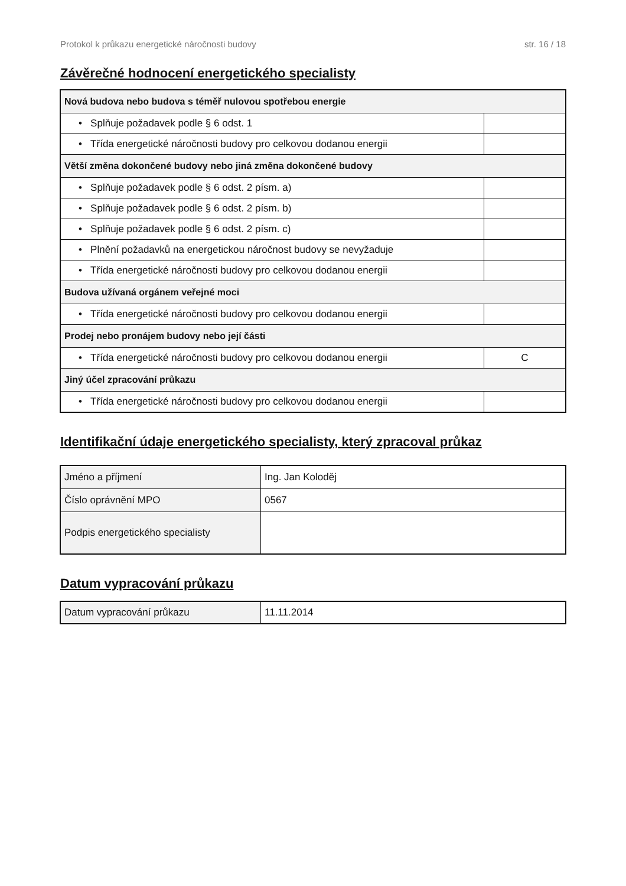Protokol k průkazu energetické náročnosti budovy str. 16 / 18
Závěrečné hodnocení energetického specialisty
| Nová budova nebo budova s téměř nulovou spotřebou energie | |
| • Splňuje požadavek podle § 6 odst. 1 | |
| • Třída energetické náročnosti budovy pro celkovou dodanou energii | |
| Větší změna dokončené budovy nebo jiná změna dokončené budovy | |
| • Splňuje požadavek podle § 6 odst. 2 písm. a) | |
| • Splňuje požadavek podle § 6 odst. 2 písm. b) | |
| • Splňuje požadavek podle § 6 odst. 2 písm. c) | |
| • Plnění požadavků na energetickou náročnost budovy se nevyžaduje | |
| • Třída energetické náročnosti budovy pro celkovou dodanou energii | |
| Budova užívaná orgánem veřejné moci | |
| • Třída energetické náročnosti budovy pro celkovou dodanou energii | |
| Prodej nebo pronájem budovy nebo její části | |
| • Třída energetické náročnosti budovy pro celkovou dodanou energii | C |
| Jiný účel zpracování průkazu | |
| • Třída energetické náročnosti budovy pro celkovou dodanou energii | |
Identifikační údaje energetického specialisty, který zpracoval průkaz
| Jméno a příjmení | Ing. Jan Koloděj |
| Číslo oprávnění MPO | 0567 |
| Podpis energetického specialisty | |
Datum vypracování průkazu
| Datum vypracování průkazu | 11.11.2014 |